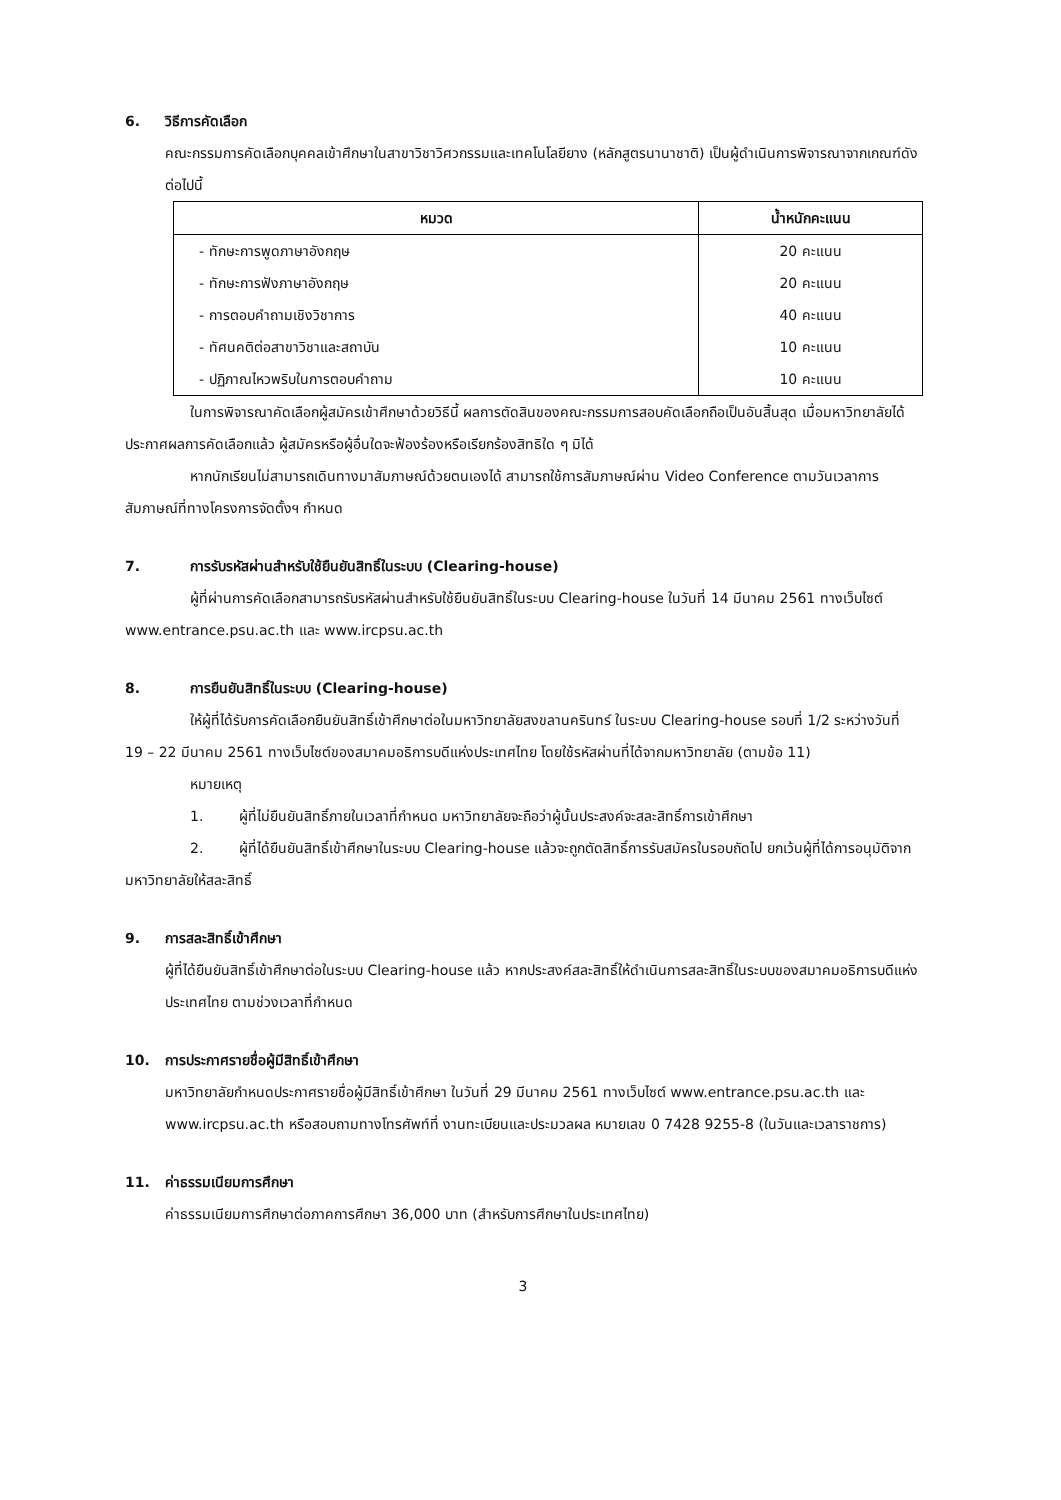6. วิธีการคัดเลือก
คณะกรรมการคัดเลือกบุคคลเข้าศึกษาในสาขาวิชาวิศวกรรมและเทคโนโลยียาง (หลักสูตรนานาชาติ) เป็นผู้ดำเนินการพิจารณาจากเกณฑ์ดังต่อไปนี้
| หมวด | น้ำหนักคะแนน |
| --- | --- |
| - ทักษะการพูดภาษาอังกฤษ | 20 คะแนน |
| - ทักษะการฟังภาษาอังกฤษ | 20 คะแนน |
| - การตอบคำถามเชิงวิชาการ | 40 คะแนน |
| - ทัศนคติต่อสาขาวิชาและสถาบัน | 10 คะแนน |
| - ปฏิภาณไหวพริบในการตอบคำถาม | 10 คะแนน |
ในการพิจารณาคัดเลือกผู้สมัครเข้าศึกษาด้วยวิธีนี้ ผลการตัดสินของคณะกรรมการสอบคัดเลือกถือเป็นอันสิ้นสุด เมื่อมหาวิทยาลัยได้ประกาศผลการคัดเลือกแล้ว ผู้สมัครหรือผู้อื่นใดจะฟ้องร้องหรือเรียกร้องสิทธิใด ๆ มิได้
หากนักเรียนไม่สามารถเดินทางมาสัมภาษณ์ด้วยตนเองได้ สามารถใช้การสัมภาษณ์ผ่าน Video Conference ตามวันเวลาการสัมภาษณ์ที่ทางโครงการจัดตั้งฯ กำหนด
7. การรับรหัสผ่านสำหรับใช้ยืนยันสิทธิ์ในระบบ (Clearing-house)
ผู้ที่ผ่านการคัดเลือกสามารถรับรหัสผ่านสำหรับใช้ยืนยันสิทธิ์ในระบบ Clearing-house ในวันที่ 14 มีนาคม 2561 ทางเว็บไซต์ www.entrance.psu.ac.th และ www.ircpsu.ac.th
8. การยืนยันสิทธิ์ในระบบ (Clearing-house)
ให้ผู้ที่ได้รับการคัดเลือกยืนยันสิทธิ์เข้าศึกษาต่อในมหาวิทยาลัยสงขลานครินทร์ ในระบบ Clearing-house รอบที่ 1/2 ระหว่างวันที่ 19 – 22 มีนาคม 2561 ทางเว็บไซต์ของสมาคมอธิการบดีแห่งประเทศไทย โดยใช้รหัสผ่านที่ได้จากมหาวิทยาลัย (ตามข้อ 11)
หมายเหตุ
1. ผู้ที่ไม่ยืนยันสิทธิ์ภายในเวลาที่กำหนด มหาวิทยาลัยจะถือว่าผู้นั้นประสงค์จะสละสิทธิ์การเข้าศึกษา
2. ผู้ที่ได้ยืนยันสิทธิ์เข้าศึกษาในระบบ Clearing-house แล้วจะถูกตัดสิทธิ์การรับสมัครในรอบถัดไป ยกเว้นผู้ที่ได้การอนุมัติจากมหาวิทยาลัยให้สละสิทธิ์
9. การสละสิทธิ์เข้าศึกษา
ผู้ที่ได้ยืนยันสิทธิ์เข้าศึกษาต่อในระบบ Clearing-house แล้ว หากประสงค์สละสิทธิ์ให้ดำเนินการสละสิทธิ์ในระบบของสมาคมอธิการบดีแห่งประเทศไทย ตามช่วงเวลาที่กำหนด
10. การประกาศรายชื่อผู้มีสิทธิ์เข้าศึกษา
มหาวิทยาลัยกำหนดประกาศรายชื่อผู้มีสิทธิ์เข้าศึกษา ในวันที่ 29 มีนาคม 2561 ทางเว็บไซต์ www.entrance.psu.ac.th และ www.ircpsu.ac.th หรือสอบถามทางโทรศัพท์ที่ งานทะเบียนและประมวลผล หมายเลข 0 7428 9255-8 (ในวันและเวลาราชการ)
11. ค่าธรรมเนียมการศึกษา
ค่าธรรมเนียมการศึกษาต่อภาคการศึกษา 36,000 บาท (สำหรับการศึกษาในประเทศไทย)
3